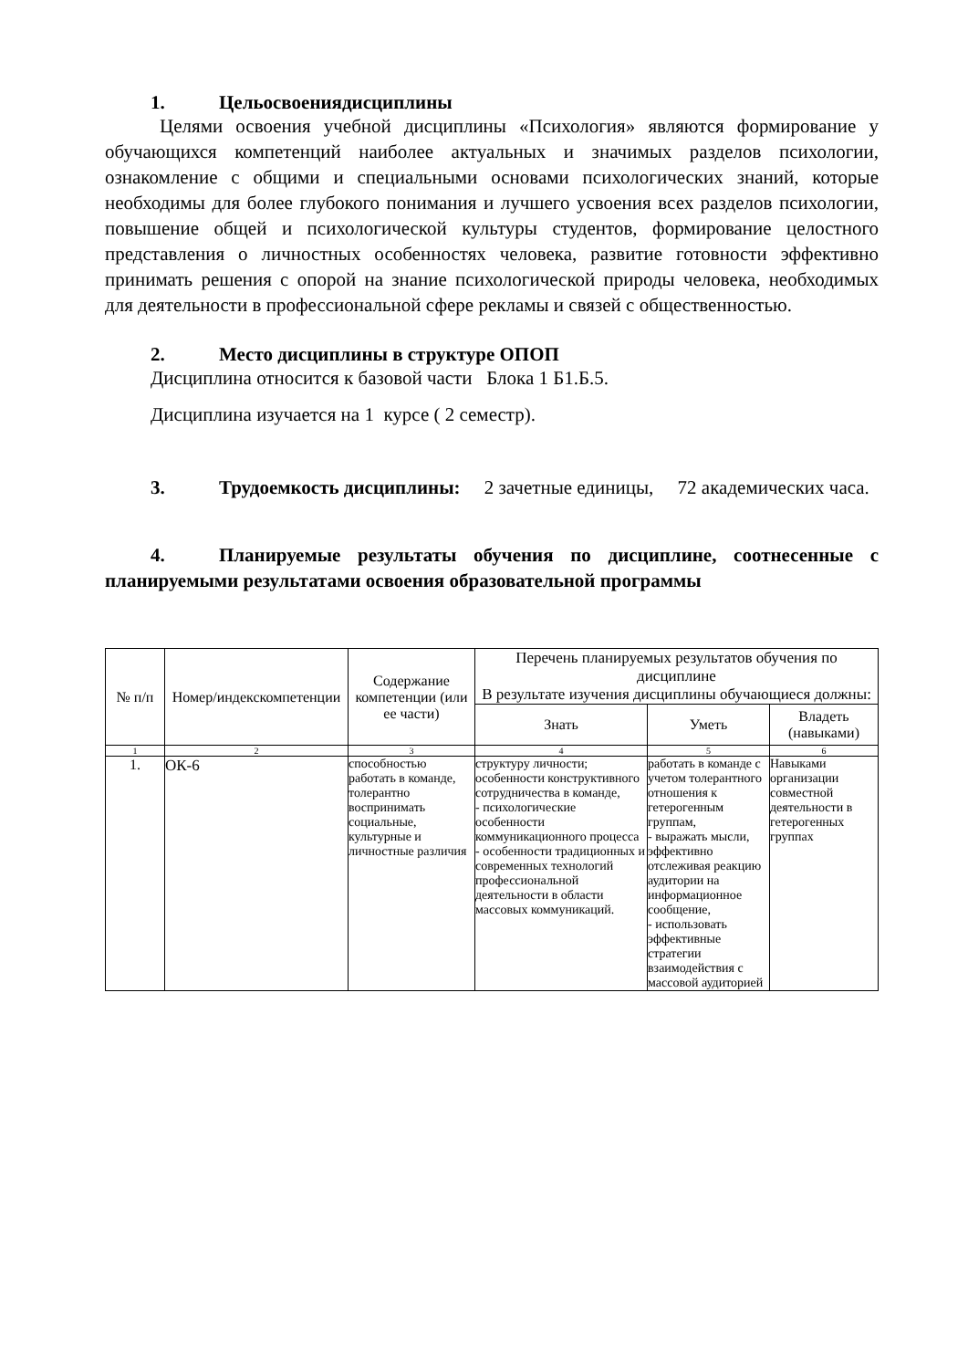1. Цельосвоениядисциплины
Целями освоения учебной дисциплины «Психология» являются формирование у обучающихся компетенций наиболее актуальных и значимых разделов психологии, ознакомление с общими и специальными основами психологических знаний, которые необходимы для более глубокого понимания и лучшего усвоения всех разделов психологии, повышение общей и психологической культуры студентов, формирование целостного представления о личностных особенностях человека, развитие готовности эффективно принимать решения с опорой на знание психологической природы человека, необходимых для деятельности в профессиональной сфере рекламы и связей с общественностью.
2. Место дисциплины в структуре ОПОП
Дисциплина относится к базовой части Блока 1 Б1.Б.5.
Дисциплина изучается на 1 курсе ( 2 семестр).
3. Трудоемкость дисциплины: 2 зачетные единицы, 72 академических часа.
4. Планируемые результаты обучения по дисциплине, соотнесенные с планируемыми результатами освоения образовательной программы
| № п/п | Номер/индекскомпетенции | Содержание компетенции (или ее части) | Перечень планируемых результатов обучения по дисциплине В результате изучения дисциплины обучающиеся должны: | | |
| --- | --- | --- | --- | --- | --- |
| | | | Знать | Уметь | Владеть (навыками) |
| 1 | 2 | 3 | 4 | 5 | 6 |
| 1. | ОК-6 | способностью работать в команде, толерантно воспринимать социальные, культурные и личностные различия | структуру личности; особенности конструктивного сотрудничества в команде, - психологические особенности коммуникационного процесса - особенности традиционных и современных технологий профессиональной деятельности в области массовых коммуникаций. | работать в команде с учетом толерантного отношения к гетерогенным группам, - выражать мысли, эффективно отслеживая реакцию аудитории на информационное сообщение, - использовать эффективные стратегии взаимодействия с массовой аудиторией | Навыками организации совместной деятельности в гетерогенных группах |